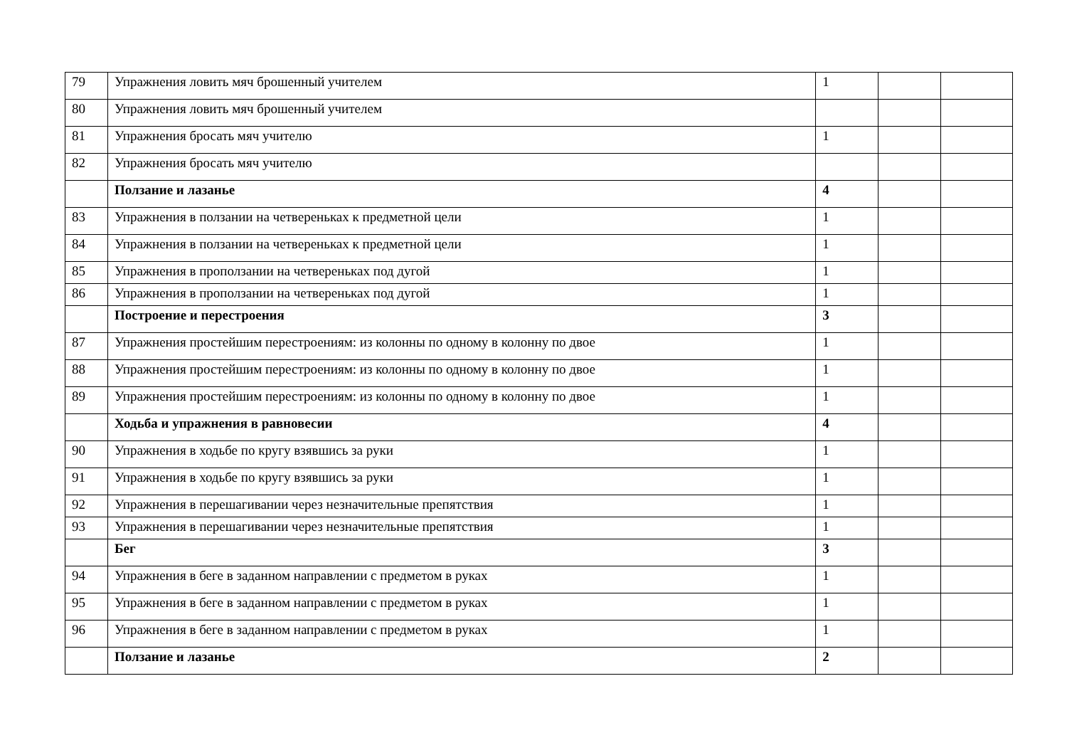| 79 | Упражнения ловить мяч брошенный учителем | 1 | | |
| 80 | Упражнения ловить мяч брошенный учителем | | | |
| 81 | Упражнения бросать мяч учителю | 1 | | |
| 82 | Упражнения бросать мяч учителю | | | |
| | Ползание и лазанье | 4 | | |
| 83 | Упражнения в ползании на четвереньках к предметной цели | 1 | | |
| 84 | Упражнения в ползании на четвереньках к предметной цели | 1 | | |
| 85 | Упражнения в проползании на четвереньках под дугой | 1 | | |
| 86 | Упражнения в проползании на четвереньках под дугой | 1 | | |
| | Построение и перестроения | 3 | | |
| 87 | Упражнения простейшим перестроениям: из колонны по одному в колонну по двое | 1 | | |
| 88 | Упражнения простейшим перестроениям: из колонны по одному в колонну по двое | 1 | | |
| 89 | Упражнения простейшим перестроениям: из колонны по одному в колонну по двое | 1 | | |
| | Ходьба и упражнения в равновесии | 4 | | |
| 90 | Упражнения в ходьбе по кругу взявшись за руки | 1 | | |
| 91 | Упражнения в ходьбе по кругу взявшись за руки | 1 | | |
| 92 | Упражнения в перешагивании через незначительные препятствия | 1 | | |
| 93 | Упражнения в перешагивании через незначительные препятствия | 1 | | |
| | Бег | 3 | | |
| 94 | Упражнения в беге в заданном направлении с предметом в руках | 1 | | |
| 95 | Упражнения в беге в заданном направлении с предметом в руках | 1 | | |
| 96 | Упражнения в беге в заданном направлении с предметом в руках | 1 | | |
| | Ползание и лазанье | 2 | | |